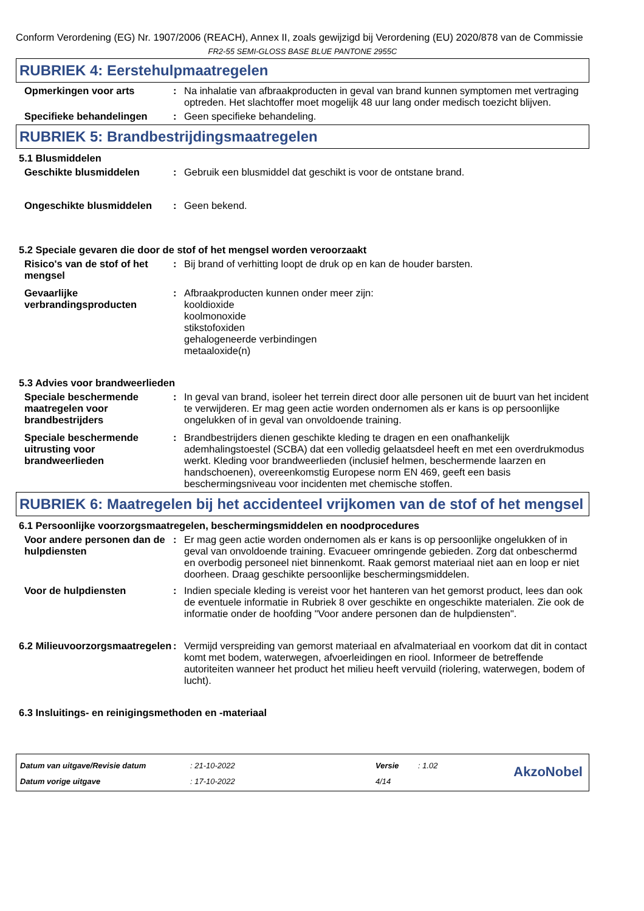Conform Verordening (EG) Nr. 1907/2006 (REACH), Annex II, zoals gewijzigd bij Verordening (EU) 2020/878 van de Commissie
FR2-55 SEMI-GLOSS BASE BLUE PANTONE 2955C
RUBRIEK 4: Eerstehulpmaatregelen
Opmerkingen voor arts : Na inhalatie van afbraakproducten in geval van brand kunnen symptomen met vertraging optreden. Het slachtoffer moet mogelijk 48 uur lang onder medisch toezicht blijven.
Specifieke behandelingen : Geen specifieke behandeling.
RUBRIEK 5: Brandbestrijdingsmaatregelen
5.1 Blusmiddelen
Geschikte blusmiddelen : Gebruik een blusmiddel dat geschikt is voor de ontstane brand.
Ongeschikte blusmiddelen : Geen bekend.
5.2 Speciale gevaren die door de stof of het mengsel worden veroorzaakt
Risico's van de stof of het mengsel
: Bij brand of verhitting loopt de druk op en kan de houder barsten.
Gevaarlijke verbrandingsproducten
: Afbraakproducten kunnen onder meer zijn:
kooldioxide
koolmonoxide
stikstofoxiden
gehalogeneerde verbindingen
metaaloxide(n)
5.3 Advies voor brandweerlieden
Speciale beschermende maatregelen voor brandbestrijders
: In geval van brand, isoleer het terrein direct door alle personen uit de buurt van het incident te verwijderen. Er mag geen actie worden ondernomen als er kans is op persoonlijke ongelukken of in geval van onvoldoende training.
Speciale beschermende uitrusting voor brandweerlieden
: Brandbestrijders dienen geschikte kleding te dragen en een onafhankelijk ademhalingstoestel (SCBA) dat een volledig gelaatsdeel heeft en met een overdrukmodus werkt. Kleding voor brandweerlieden (inclusief helmen, beschermende laarzen en handschoenen), overeenkomstig Europese norm EN 469, geeft een basis beschermingsniveau voor incidenten met chemische stoffen.
RUBRIEK 6: Maatregelen bij het accidenteel vrijkomen van de stof of het mengsel
6.1 Persoonlijke voorzorgsmaatregelen, beschermingsmiddelen en noodprocedures
Voor andere personen dan de hulpdiensten
: Er mag geen actie worden ondernomen als er kans is op persoonlijke ongelukken of in geval van onvoldoende training. Evacueer omringende gebieden. Zorg dat onbeschermd en overbodig personeel niet binnenkomt. Raak gemorst materiaal niet aan en loop er niet doorheen. Draag geschikte persoonlijke beschermingsmiddelen.
Voor de hulpdiensten : Indien speciale kleding is vereist voor het hanteren van het gemorst product, lees dan ook de eventuele informatie in Rubriek 8 over geschikte en ongeschikte materialen. Zie ook de informatie onder de hoofding "Voor andere personen dan de hulpdiensten".
6.2 Milieuvoorzorgsmaatregelen
: Vermijd verspreiding van gemorst materiaal en afvalmateriaal en voorkom dat dit in contact komt met bodem, waterwegen, afvoerleidingen en riool. Informeer de betreffende autoriteiten wanneer het product het milieu heeft vervuild (riolering, waterwegen, bodem of lucht).
6.3 Insluitings- en reinigingsmethoden en -materiaal
Datum van uitgave/Revisie datum
Datum vorige uitgave
: 21-10-2022
: 17-10-2022
Versie
4/14
: 1.02
AkzoNobel